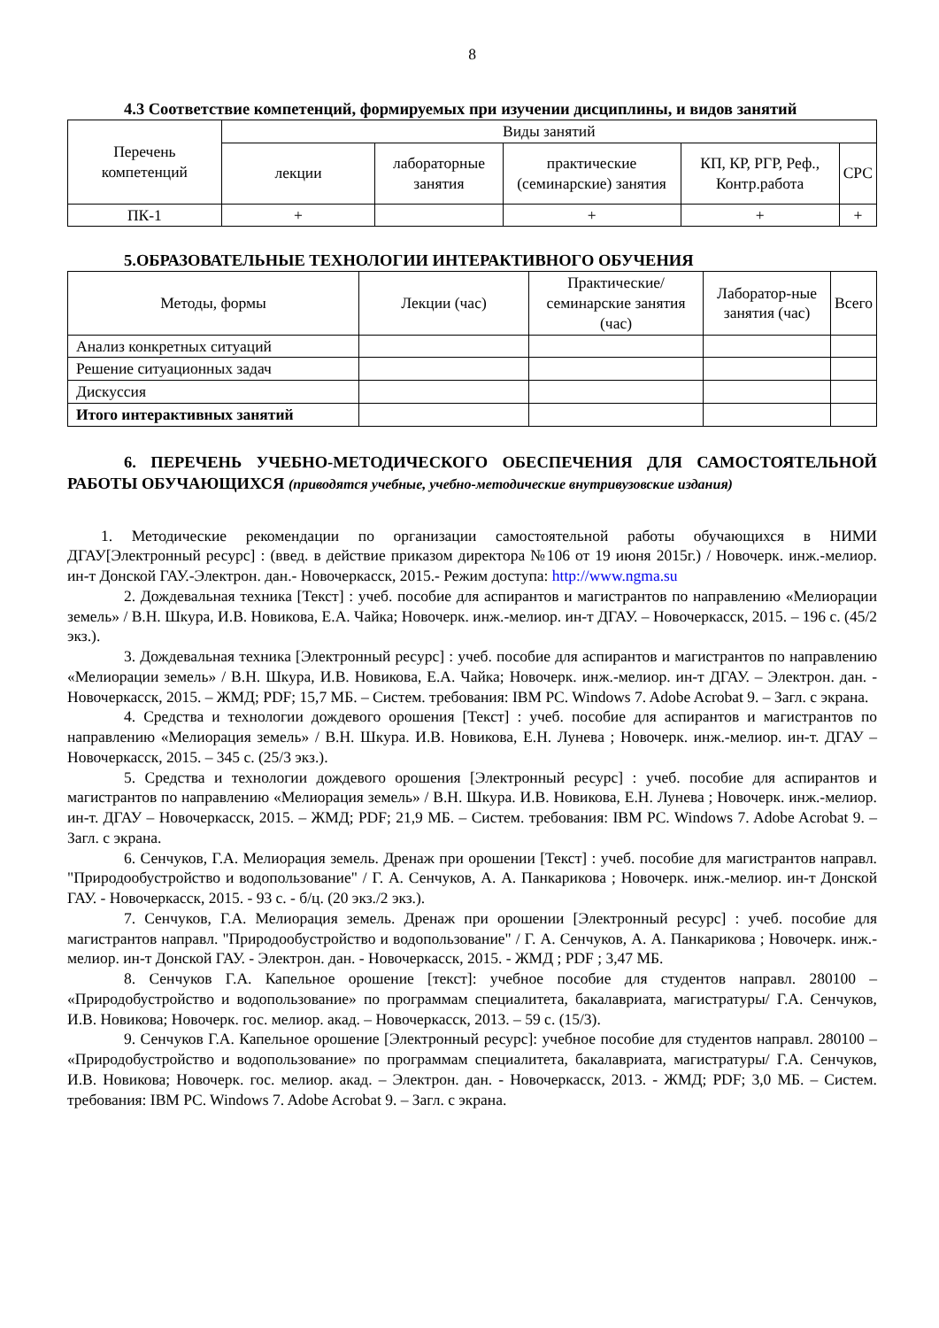8
4.3 Соответствие компетенций, формируемых при изучении дисциплины, и видов занятий
| Перечень компетенций | Виды занятий | | | | |
| --- | --- | --- | --- | --- | --- |
| | лекции | лабораторные занятия | практические (семинарские) занятия | КП, КР, РГР, Реф., Контр.работа | СРС |
| ПК-1 | + | | + | + | + |
5.ОБРАЗОВАТЕЛЬНЫЕ ТЕХНОЛОГИИ ИНТЕРАКТИВНОГО ОБУЧЕНИЯ
| Методы, формы | Лекции (час) | Практические/ семинарские занятия (час) | Лаборатор-ные занятия (час) | Всего |
| --- | --- | --- | --- | --- |
| Анализ конкретных ситуаций | | | | |
| Решение ситуационных задач | | | | |
| Дискуссия | | | | |
| Итого интерактивных занятий | | | | |
6. ПЕРЕЧЕНЬ УЧЕБНО-МЕТОДИЧЕСКОГО ОБЕСПЕЧЕНИЯ ДЛЯ САМОСТОЯТЕЛЬНОЙ РАБОТЫ ОБУЧАЮЩИХСЯ (приводятся учебные, учебно-методические внутривузовские издания)
1. Методические рекомендации по организации самостоятельной работы обучающихся в НИМИ ДГАУ[Электронный ресурс] : (введ. в действие приказом директора №106 от 19 июня 2015г.) / Новочерк. инж.-мелиор. ин-т Донской ГАУ.-Электрон. дан.- Новочеркасск, 2015.- Режим доступа: http://www.ngma.su
2. Дождевальная техника [Текст] : учеб. пособие для аспирантов и магистрантов по направлению «Мелиорации земель» / В.Н. Шкура, И.В. Новикова, Е.А. Чайка; Новочерк. инж.-мелиор. ин-т ДГАУ. – Новочеркасск, 2015. – 196 с. (45/2 экз.).
3. Дождевальная техника [Электронный ресурс] : учеб. пособие для аспирантов и магистрантов по направлению «Мелиорации земель» / В.Н. Шкура, И.В. Новикова, Е.А. Чайка; Новочерк. инж.-мелиор. ин-т ДГАУ. – Электрон. дан. - Новочеркасск, 2015. – ЖМД; PDF; 15,7 МБ. – Систем. требования: IBM PC. Windows 7. Adobe Acrobat 9. – Загл. с экрана.
4. Средства и технологии дождевого орошения [Текст] : учеб. пособие для аспирантов и магистрантов по направлению «Мелиорация земель» / В.Н. Шкура. И.В. Новикова, Е.Н. Лунева ; Новочерк. инж.-мелиор. ин-т. ДГАУ – Новочеркасск, 2015. – 345 с. (25/3 экз.).
5. Средства и технологии дождевого орошения [Электронный ресурс] : учеб. пособие для аспирантов и магистрантов по направлению «Мелиорация земель» / В.Н. Шкура. И.В. Новикова, Е.Н. Лунева ; Новочерк. инж.-мелиор. ин-т. ДГАУ – Новочеркасск, 2015. – ЖМД; PDF; 21,9 МБ. – Систем. требования: IBM PC. Windows 7. Adobe Acrobat 9. – Загл. с экрана.
6. Сенчуков, Г.А. Мелиорация земель. Дренаж при орошении [Текст] : учеб. пособие для магистрантов направл. "Природообустройство и водопользование" / Г. А. Сенчуков, А. А. Панкарикова ; Новочерк. инж.-мелиор. ин-т Донской ГАУ. - Новочеркасск, 2015. - 93 с. - б/ц. (20 экз./2 экз.).
7. Сенчуков, Г.А. Мелиорация земель. Дренаж при орошении [Электронный ресурс] : учеб. пособие для магистрантов направл. "Природообустройство и водопользование" / Г. А. Сенчуков, А. А. Панкарикова ; Новочерк. инж.-мелиор. ин-т Донской ГАУ. - Электрон. дан. - Новочеркасск, 2015. - ЖМД ; PDF ; 3,47 МБ.
8. Сенчуков Г.А. Капельное орошение [текст]: учебное пособие для студентов направл. 280100 – «Природобустройство и водопользование» по программам специалитета, бакалавриата, магистратуры/ Г.А. Сенчуков, И.В. Новикова; Новочерк. гос. мелиор. акад. – Новочеркасск, 2013. – 59 с. (15/3).
9. Сенчуков Г.А. Капельное орошение [Электронный ресурс]: учебное пособие для студентов направл. 280100 – «Природобустройство и водопользование» по программам специалитета, бакалавриата, магистратуры/ Г.А. Сенчуков, И.В. Новикова; Новочерк. гос. мелиор. акад. – Электрон. дан. - Новочеркасск, 2013. - ЖМД; PDF; 3,0 МБ. – Систем. требования: IBM PC. Windows 7. Adobe Acrobat 9. – Загл. с экрана.